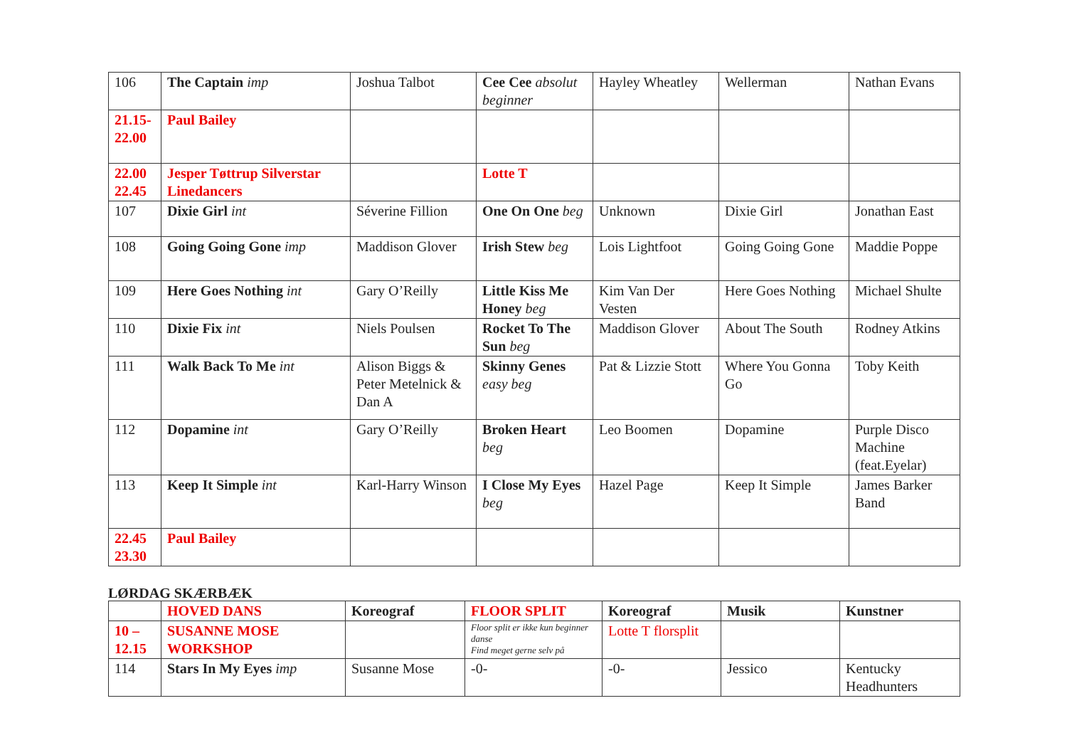| 106 | The Captain imp | Joshua Talbot | Cee Cee absolut beginner | Hayley Wheatley | Wellerman | Nathan Evans |
| 21.15-22.00 | Paul Bailey | | | | | |
| 22.00 22.45 | Jesper Tøttrup Silverstar Linedancers | | Lotte T | | | |
| 107 | Dixie Girl int | Séverine Fillion | One On One beg | Unknown | Dixie Girl | Jonathan East |
| 108 | Going Going Gone imp | Maddison Glover | Irish Stew beg | Lois Lightfoot | Going Going Gone | Maddie Poppe |
| 109 | Here Goes Nothing int | Gary O’Reilly | Little Kiss Me Honey beg | Kim Van Der Vesten | Here Goes Nothing | Michael Shulte |
| 110 | Dixie Fix int | Niels Poulsen | Rocket To The Sun beg | Maddison Glover | About The South | Rodney Atkins |
| 111 | Walk Back To Me int | Alison Biggs & Peter Metelnick & Dan A | Skinny Genes easy beg | Pat & Lizzie Stott | Where You Gonna Go | Toby Keith |
| 112 | Dopamine int | Gary O’Reilly | Broken Heart beg | Leo Boomen | Dopamine | Purple Disco Machine (feat.Eyelar) |
| 113 | Keep It Simple int | Karl-Harry Winson | I Close My Eyes beg | Hazel Page | Keep It Simple | James Barker Band |
| 22.45 23.30 | Paul Bailey | | | | | |
LØRDAG SKÆRBÆK
| | HOVED DANS | Koreograf | FLOOR SPLIT | Koreograf | Musik | Kunstner |
| --- | --- | --- | --- | --- | --- | --- |
| 10 – 12.15 | SUSANNE MOSE WORKSHOP | | Floor split er ikke kun beginner danse Find meget gerne selv på | Lotte T florsplit | | |
| 114 | Stars In My Eyes imp | Susanne Mose | -0- | -0- | Jessico | Kentucky Headhunters |